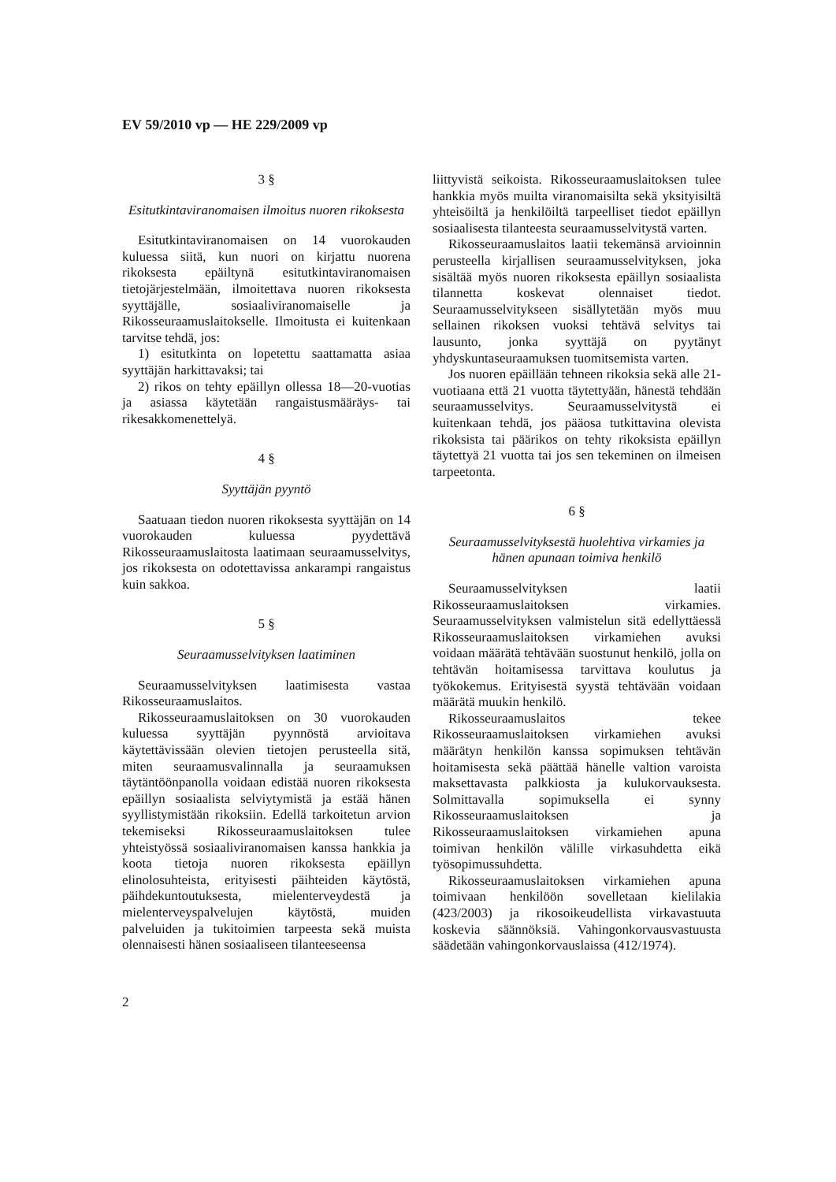EV 59/2010 vp — HE 229/2009 vp
3 §
Esitutkintaviranomaisen ilmoitus nuoren rikoksesta
Esitutkintaviranomaisen on 14 vuorokauden kuluessa siitä, kun nuori on kirjattu nuorena rikoksesta epäiltynä esitutkintaviranomaisen tietojärjestelmään, ilmoitettava nuoren rikoksesta syyttäjälle, sosiaaliviranomaiselle ja Rikosseuraamuslaitokselle. Ilmoitusta ei kuitenkaan tarvitse tehdä, jos:
1) esitutkinta on lopetettu saattamatta asiaa syyttäjän harkittavaksi; tai
2) rikos on tehty epäillyn ollessa 18—20-vuotias ja asiassa käytetään rangaistusmääräys- tai rikesakkomenettelyä.
4 §
Syyttäjän pyyntö
Saatuaan tiedon nuoren rikoksesta syyttäjän on 14 vuorokauden kuluessa pyydettävä Rikosseuraamuslaitosta laatimaan seuraamusselvitys, jos rikoksesta on odotettavissa ankarampi rangaistus kuin sakkoa.
5 §
Seuraamusselvityksen laatiminen
Seuraamusselvityksen laatimisesta vastaa Rikosseuraamuslaitos.
Rikosseuraamuslaitoksen on 30 vuorokauden kuluessa syyttäjän pyynnöstä arvioitava käytettävissään olevien tietojen perusteella sitä, miten seuraamusvalinnalla ja seuraamuksen täytäntöönpanolla voidaan edistää nuoren rikoksesta epäillyn sosiaalista selviytymistä ja estää hänen syyllistymistään rikoksiin. Edellä tarkoitetun arvion tekemiseksi Rikosseuraamuslaitoksen tulee yhteistyössä sosiaaliviranomaisen kanssa hankkia ja koota tietoja nuoren rikoksesta epäillyn elinolosuhteista, erityisesti päihteiden käytöstä, päihdekuntoutuksesta, mielenterveydestä ja mielenterveyspalvelujen käytöstä, muiden palveluiden ja tukitoimien tarpeesta sekä muista olennaisesti hänen sosiaaliseen tilanteeseensa
liittyvistä seikoista. Rikosseuraamuslaitoksen tulee hankkia myös muilta viranomaisilta sekä yksityisiltä yhteisöiltä ja henkilöiltä tarpeelliset tiedot epäillyn sosiaalisesta tilanteesta seuraamusselvitystä varten.
Rikosseuraamuslaitos laatii tekemänsä arvioinnin perusteella kirjallisen seuraamusselvityksen, joka sisältää myös nuoren rikoksesta epäillyn sosiaalista tilannetta koskevat olennaiset tiedot. Seuraamusselvitykseen sisällytetään myös muu sellainen rikoksen vuoksi tehtävä selvitys tai lausunto, jonka syyttäjä on pyytänyt yhdyskuntaseuraamuksen tuomitsemista varten.
Jos nuoren epäillään tehneen rikoksia sekä alle 21-vuotiaana että 21 vuotta täytettyään, hänestä tehdään seuraamusselvitys. Seuraamusselvitystä ei kuitenkaan tehdä, jos pääosa tutkittavina olevista rikoksista tai päärikos on tehty rikoksista epäillyn täytettyä 21 vuotta tai jos sen tekeminen on ilmeisen tarpeetonta.
6 §
Seuraamusselvityksestä huolehtiva virkamies ja hänen apunaan toimiva henkilö
Seuraamusselvityksen laatii Rikosseuraamuslaitoksen virkamies. Seuraamusselvityksen valmistelun sitä edellyttäessä Rikosseuraamuslaitoksen virkamiehen avuksi voidaan määrätä tehtävään suostunut henkilö, jolla on tehtävän hoitamisessa tarvittava koulutus ja työkokemus. Erityisestä syystä tehtävään voidaan määrätä muukin henkilö.
Rikosseuraamuslaitos tekee Rikosseuraamuslaitoksen virkamiehen avuksi määrätyn henkilön kanssa sopimuksen tehtävän hoitamisesta sekä päättää hänelle valtion varoista maksettavasta palkkiosta ja kulukorvauksesta. Solmittavalla sopimuksella ei synny Rikosseuraamuslaitoksen ja Rikosseuraamuslaitoksen virkamiehen apuna toimivan henkilön välille virkasuhdetta eikä työsopimussuhdetta.
Rikosseuraamuslaitoksen virkamiehen apuna toimivaan henkilöön sovelletaan kielilakia (423/2003) ja rikosoikeudellista virkavastuuta koskevia säännöksiä. Vahingonkorvausvastuusta säädetään vahingonkorvauslaissa (412/1974).
2